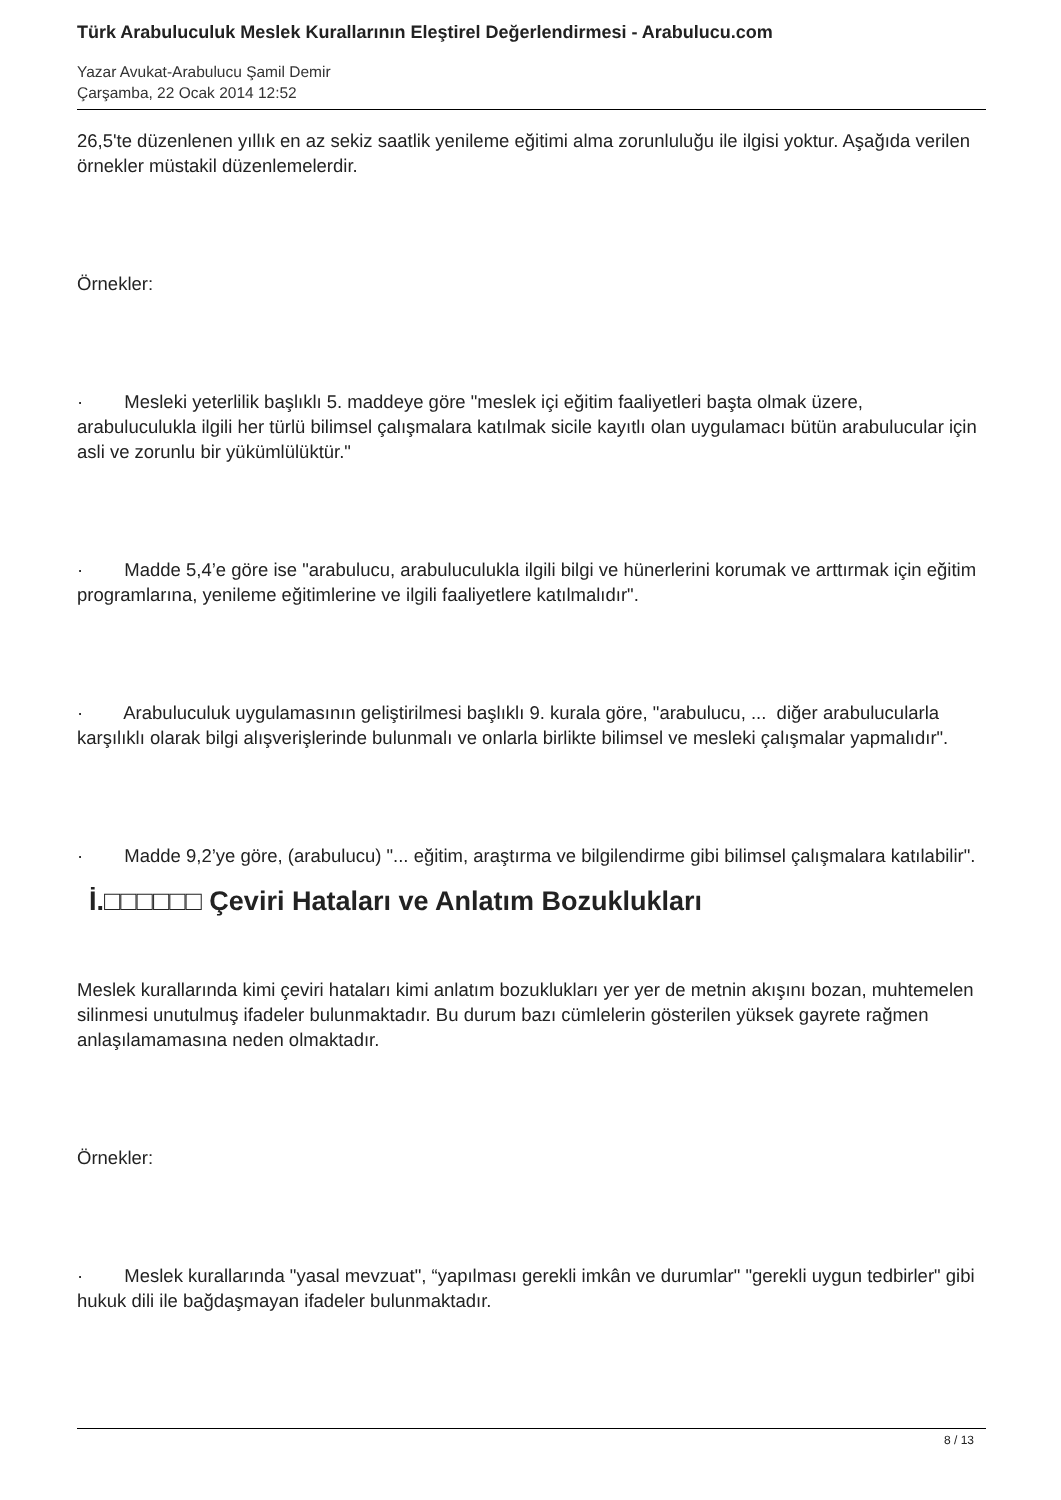Türk Arabuluculuk Meslek Kurallarının Eleştirel Değerlendirmesi - Arabulucu.com
Yazar Avukat-Arabulucu Şamil Demir
Çarşamba, 22 Ocak 2014 12:52
26,5'te düzenlenen yıllık en az sekiz saatlik yenileme eğitimi alma zorunluluğu ile ilgisi yoktur. Aşağıda verilen örnekler müstakil düzenlemelerdir.
Örnekler:
· Mesleki yeterlilik başlıklı 5. maddeye göre "meslek içi eğitim faaliyetleri başta olmak üzere, arabuluculukla ilgili her türlü bilimsel çalışmalara katılmak sicile kayıtlı olan uygulamacı bütün arabulucular için asli ve zorunlu bir yükümlülüktür."
· Madde 5,4’e göre ise "arabulucu, arabuluculukla ilgili bilgi ve hünerlerini korumak ve arttırmak için eğitim programlarına, yenileme eğitimlerine ve ilgili faaliyetlere katılmalıdır".
· Arabuluculuk uygulamasının geliştirilmesi başlıklı 9. kurala göre, "arabulucu, ... diğer arabulucularla karşılıklı olarak bilgi alışverişlerinde bulunmalı ve onlarla birlikte bilimsel ve mesleki çalışmalar yapmalıdır".
· Madde 9,2’ye göre, (arabulucu) "... eğitim, araştırma ve bilgilendirme gibi bilimsel çalışmalara katılabilir".
İ.□□□□□□ Çeviri Hataları ve Anlatım Bozuklukları
Meslek kurallarında kimi çeviri hataları kimi anlatım bozuklukları yer yer de metnin akışını bozan, muhtemelen silinmesi unutulmuş ifadeler bulunmaktadır. Bu durum bazı cümlelerin gösterilen yüksek gayrete rağmen anlaşılamamasına neden olmaktadır.
Örnekler:
· Meslek kurallarında "yasal mevzuat", “yapılması gerekli imkân ve durumlar" "gerekli uygun tedbirler" gibi hukuk dili ile bağdaşmayan ifadeler bulunmaktadır.
8 / 13